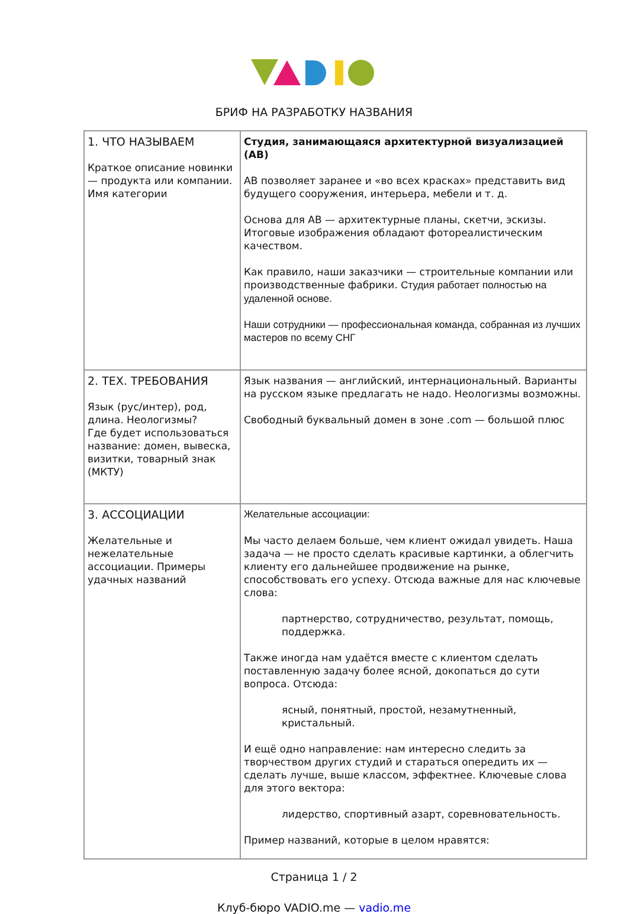БРИФ НА РАЗРАБОТКУ НАЗВАНИЯ
| 1. ЧТО НАЗЫВАЕМ Краткое описание новинки — продукта или компании. Имя категории | Студия, занимающаяся архитектурной визуализацией (АВ) АВ позволяет заранее и «во всех красках» представить вид будущего сооружения, интерьера, мебели и т. д. Основа для АВ — архитектурные планы, скетчи, эскизы. Итоговые изображения обладают фотореалистическим качеством. Как правило, наши заказчики — строительные компании или производственные фабрики. Студия работает полностью на удаленной основе. Наши сотрудники — профессиональная команда, собранная из лучших мастеров по всему СНГ |
| 2. ТЕХ. ТРЕБОВАНИЯ Язык (рус/интер), род, длина. Неологизмы? Где будет использоваться название: домен, вывеска, визитки, товарный знак (МКТУ) | Язык названия — английский, интернациональный. Варианты на русском языке предлагать не надо. Неологизмы возможны. Свободный буквальный домен в зоне .com — большой плюс |
| 3. АССОЦИАЦИИ Желательные и нежелательные ассоциации. Примеры удачных названий | Желательные ассоциации: Мы часто делаем больше, чем клиент ожидал увидеть. Наша задача — не просто сделать красивые картинки, а облегчить клиенту его дальнейшее продвижение на рынке, способствовать его успеху. Отсюда важные для нас ключевые слова: партнерство, сотрудничество, результат, помощь, поддержка. Также иногда нам удаётся вместе с клиентом сделать поставленную задачу более ясной, докопаться до сути вопроса. Отсюда: ясный, понятный, простой, незамутненный, кристальный. И ещё одно направление: нам интересно следить за творчеством других студий и стараться опередить их — сделать лучше, выше классом, эффектнее. Ключевые слова для этого вектора: лидерство, спортивный азарт, соревновательность. Пример названий, которые в целом нравятся: |
Страница 1 / 2
Клуб-бюро VADIO.me — vadio.me